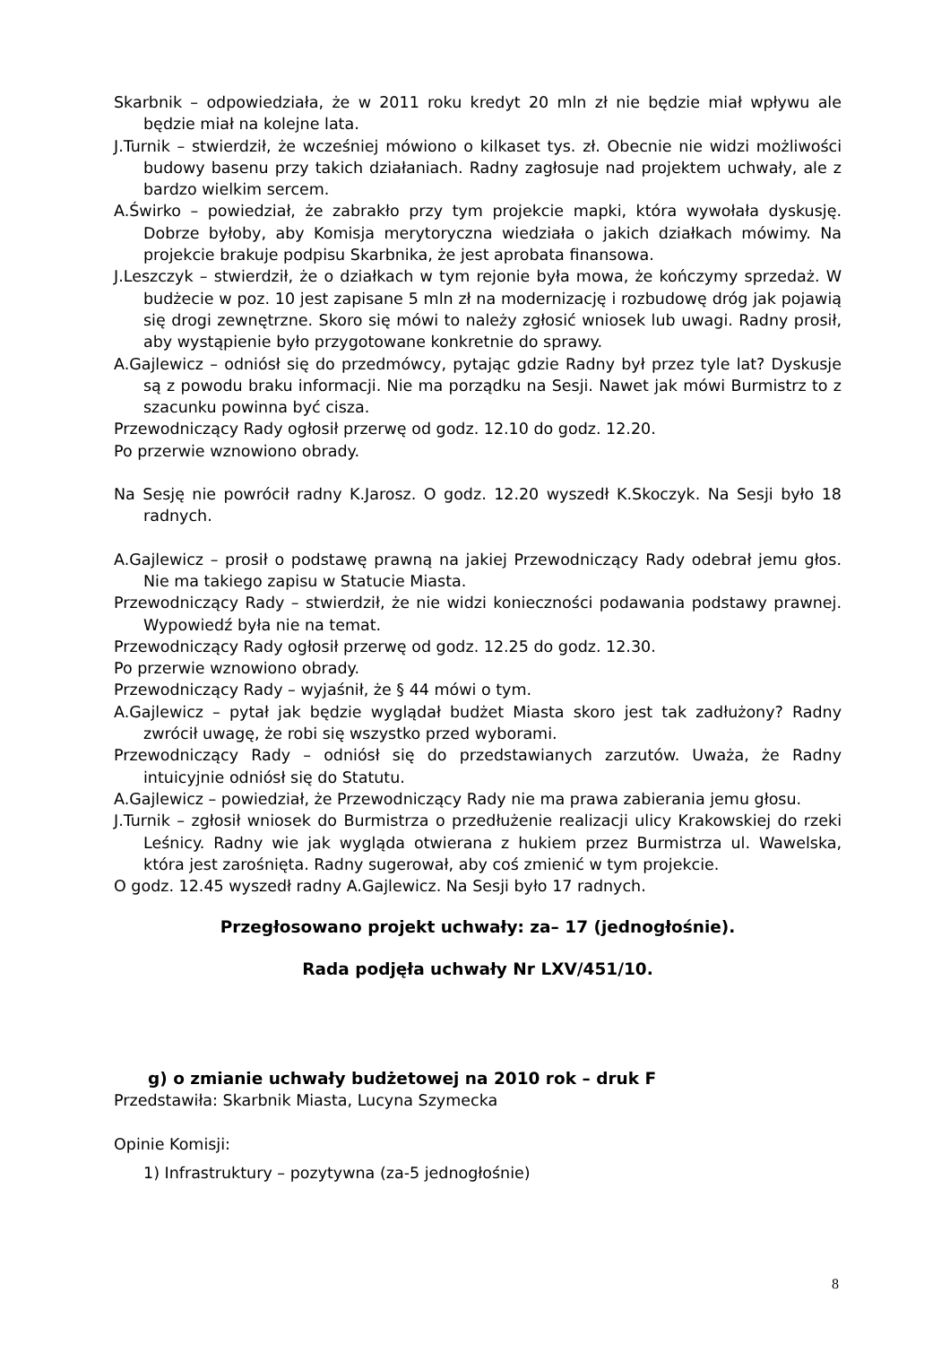Skarbnik – odpowiedziała, że w 2011 roku kredyt 20 mln zł nie będzie miał wpływu ale będzie miał na kolejne lata.
J.Turnik – stwierdził, że wcześniej mówiono o kilkaset tys. zł. Obecnie nie widzi możliwości budowy basenu przy takich działaniach. Radny zagłosuje nad projektem uchwały, ale z bardzo wielkim sercem.
A.Świrko – powiedział, że zabrakło przy tym projekcie mapki, która wywołała dyskusję. Dobrze byłoby, aby Komisja merytoryczna wiedziała o jakich działkach mówimy. Na projekcie brakuje podpisu Skarbnika, że jest aprobata finansowa.
J.Leszczyk – stwierdził, że o działkach w tym rejonie była mowa, że kończymy sprzedaż. W budżecie w poz. 10 jest zapisane 5 mln zł na modernizację i rozbudowę dróg jak pojawią się drogi zewnętrzne. Skoro się mówi to należy zgłosić wniosek lub uwagi. Radny prosił, aby wystąpienie było przygotowane konkretnie do sprawy.
A.Gajlewicz – odniósł się do przedmówcy, pytając gdzie Radny był przez tyle lat? Dyskusje są z powodu braku informacji. Nie ma porządku na Sesji. Nawet jak mówi Burmistrz to z szacunku powinna być cisza.
Przewodniczący Rady ogłosił przerwę od godz. 12.10 do godz. 12.20.
Po przerwie wznowiono obrady.
Na Sesję nie powrócił radny K.Jarosz. O godz. 12.20 wyszedł K.Skoczyk. Na Sesji było 18 radnych.
A.Gajlewicz – prosił o podstawę prawną na jakiej Przewodniczący Rady odebrał jemu głos. Nie ma takiego zapisu w Statucie Miasta.
Przewodniczący Rady – stwierdził, że nie widzi konieczności podawania podstawy prawnej. Wypowiedź była nie na temat.
Przewodniczący Rady ogłosił przerwę od godz. 12.25 do godz. 12.30.
Po przerwie wznowiono obrady.
Przewodniczący Rady – wyjaśnił, że § 44 mówi o tym.
A.Gajlewicz – pytał jak będzie wyglądał budżet Miasta skoro jest tak zadłużony? Radny zwrócił uwagę, że robi się wszystko przed wyborami.
Przewodniczący Rady – odniósł się do przedstawianych zarzutów. Uważa, że Radny intuicyjnie odniósł się do Statutu.
A.Gajlewicz – powiedział, że Przewodniczący Rady nie ma prawa zabierania jemu głosu.
J.Turnik – zgłosił wniosek do Burmistrza o przedłużenie realizacji ulicy Krakowskiej do rzeki Leśnicy. Radny wie jak wygląda otwierana z hukiem przez Burmistrza ul. Wawelska, która jest zarośnięta. Radny sugerował, aby coś zmienić w tym projekcie.
O godz. 12.45 wyszedł radny A.Gajlewicz. Na Sesji było 17 radnych.
Przegłosowano projekt uchwały: za– 17 (jednogłośnie).
Rada podjęła uchwały Nr LXV/451/10.
g) o zmianie uchwały budżetowej na 2010 rok – druk F
Przedstawiła: Skarbnik Miasta, Lucyna Szymecka
Opinie Komisji:
1) Infrastruktury – pozytywna (za-5 jednogłośnie)
8